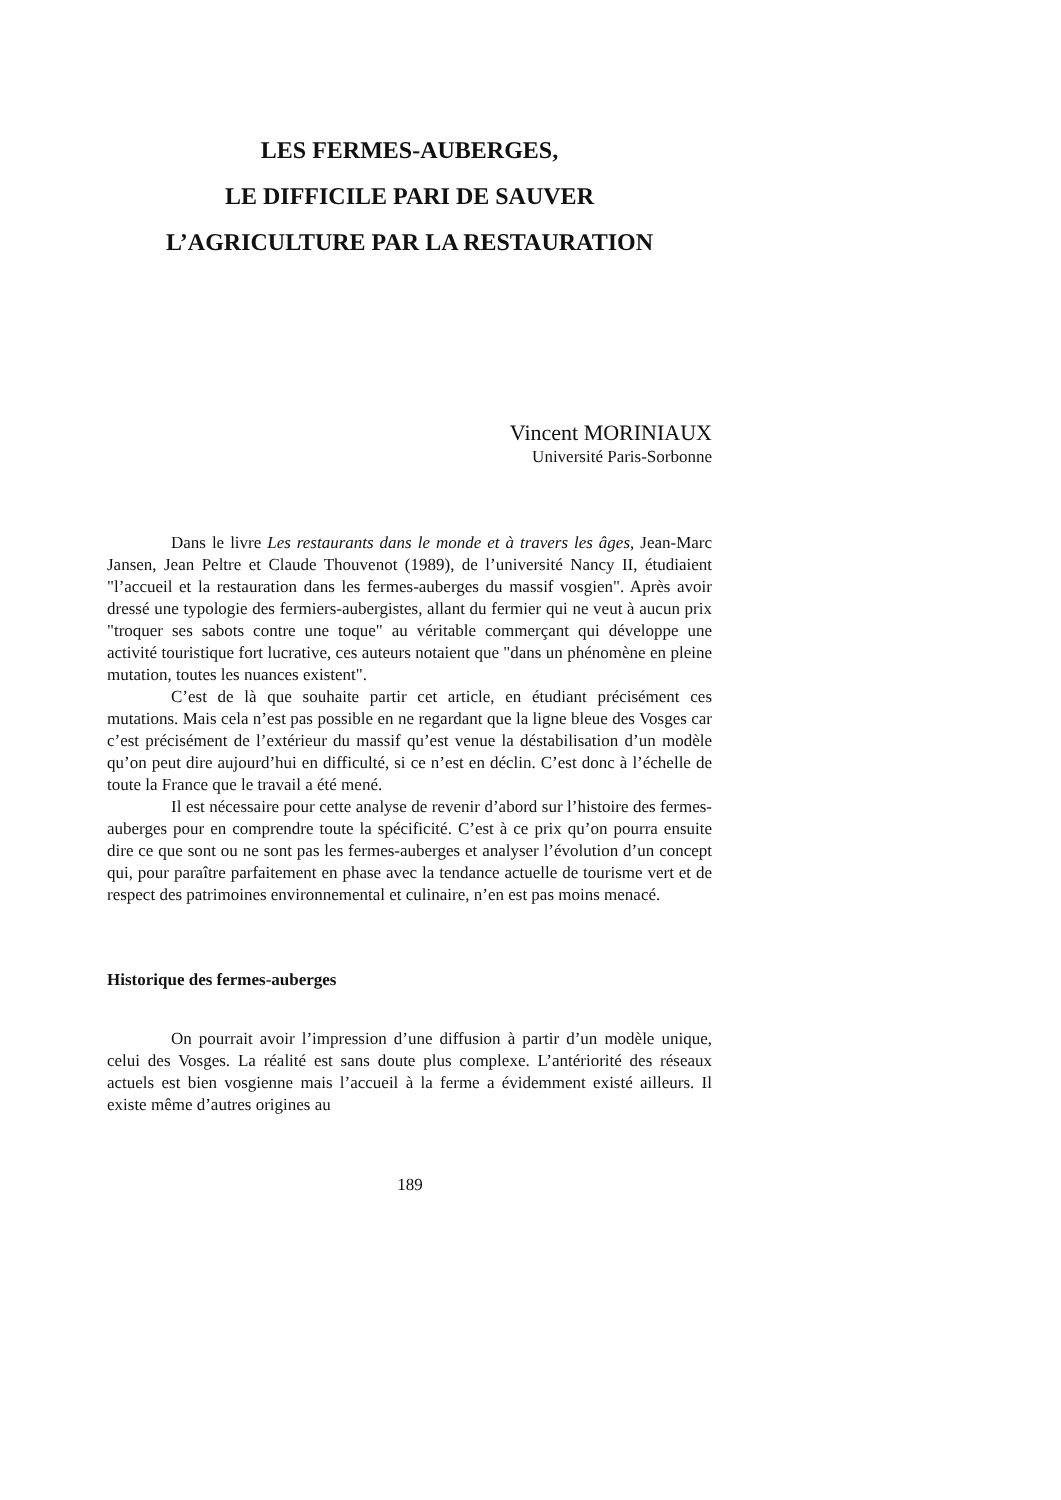LES FERMES-AUBERGES,
LE DIFFICILE PARI DE SAUVER
L’AGRICULTURE PAR LA RESTAURATION
Vincent MORINIAUX
Université Paris-Sorbonne
Dans le livre Les restaurants dans le monde et à travers les âges, Jean-Marc Jansen, Jean Peltre et Claude Thouvenot (1989), de l’université Nancy II, étudiaient "l’accueil et la restauration dans les fermes-auberges du massif vosgien". Après avoir dressé une typologie des fermiers-aubergistes, allant du fermier qui ne veut à aucun prix "troquer ses sabots contre une toque" au véritable commerçant qui développe une activité touristique fort lucrative, ces auteurs notaient que "dans un phénomène en pleine mutation, toutes les nuances existent".
C’est de là que souhaite partir cet article, en étudiant précisément ces mutations. Mais cela n’est pas possible en ne regardant que la ligne bleue des Vosges car c’est précisément de l’extérieur du massif qu’est venue la déstabilisation d’un modèle qu’on peut dire aujourd’hui en difficulté, si ce n’est en déclin. C’est donc à l’échelle de toute la France que le travail a été mené.
Il est nécessaire pour cette analyse de revenir d’abord sur l’histoire des fermes-auberges pour en comprendre toute la spécificité. C’est à ce prix qu’on pourra ensuite dire ce que sont ou ne sont pas les fermes-auberges et analyser l’évolution d’un concept qui, pour paraître parfaitement en phase avec la tendance actuelle de tourisme vert et de respect des patrimoines environnemental et culinaire, n’en est pas moins menacé.
Historique des fermes-auberges
On pourrait avoir l’impression d’une diffusion à partir d’un modèle unique, celui des Vosges. La réalité est sans doute plus complexe. L’antériorité des réseaux actuels est bien vosgienne mais l’accueil à la ferme a évidemment existé ailleurs. Il existe même d’autres origines au
189